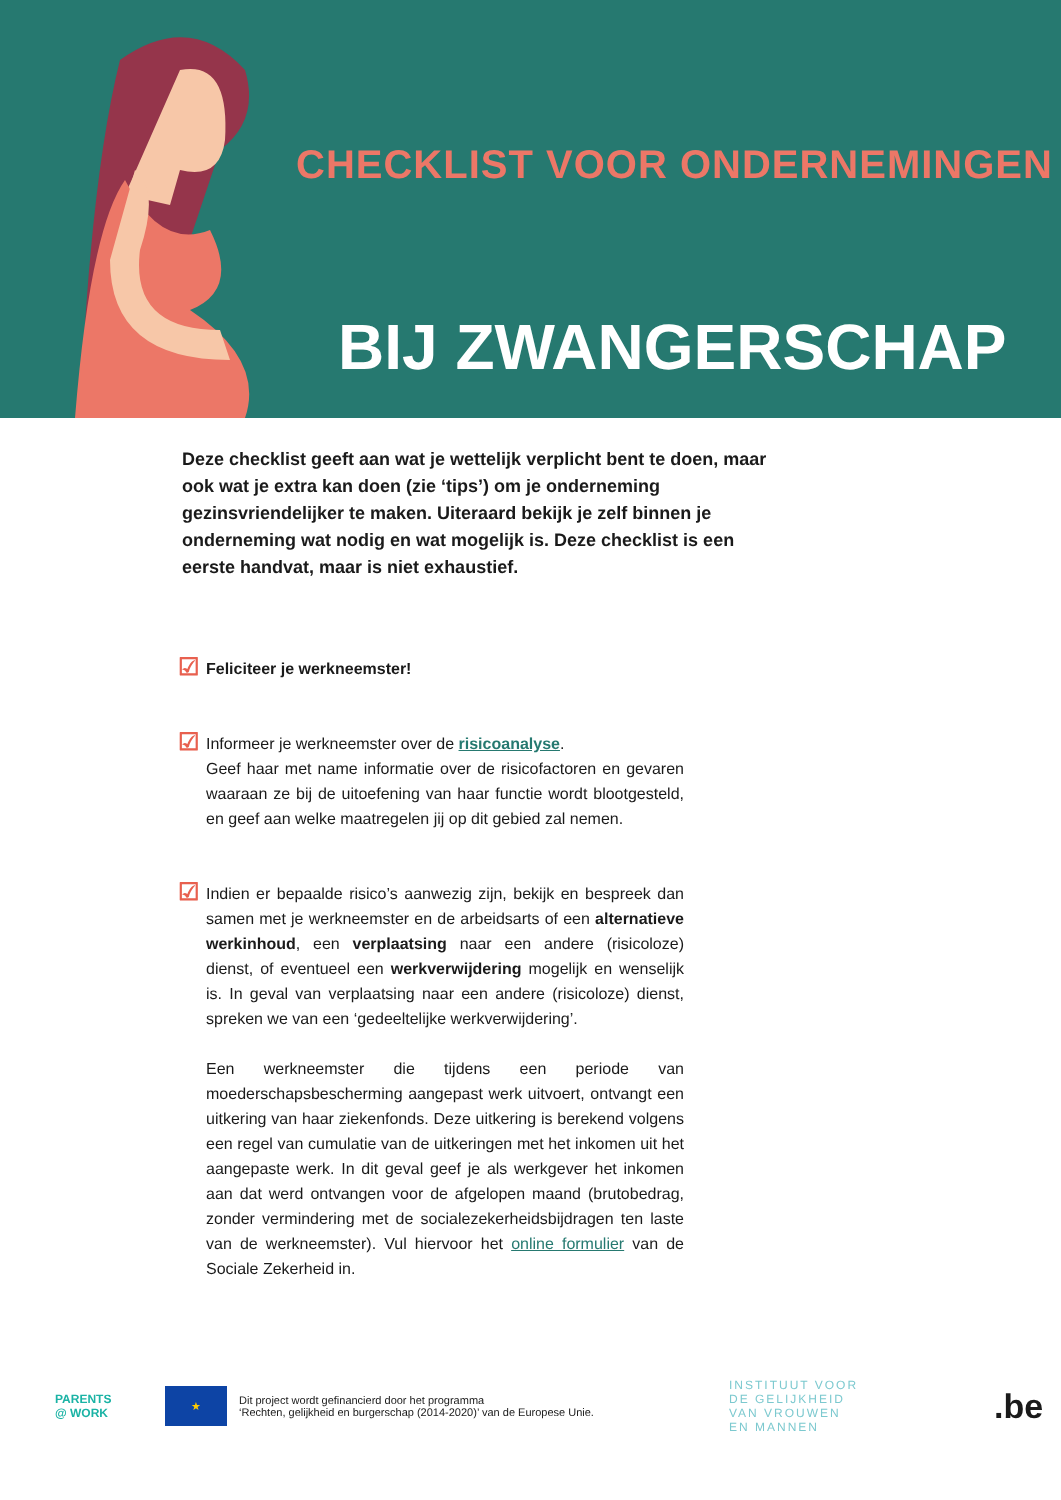CHECKLIST VOOR ONDERNEMINGEN
BIJ ZWANGERSCHAP
Deze checklist geeft aan wat je wettelijk verplicht bent te doen, maar ook wat je extra kan doen (zie ‘tips’) om je onderneming gezinsvriendelijker te maken. Uiteraard bekijk je zelf binnen je onderneming wat nodig en wat mogelijk is. Deze checklist is een eerste handvat, maar is niet exhaustief.
☑
Feliciteer je werkneemster!
☑
Informeer je werkneemster over de risicoanalyse.
Geef haar met name informatie over de risicofactoren en gevaren waaraan ze bij de uitoefening van haar functie wordt blootgesteld, en geef aan welke maatregelen jij op dit gebied zal nemen.
☑
Indien er bepaalde risico’s aanwezig zijn, bekijk en bespreek dan samen met je werkneemster en de arbeidsarts of een alternatieve werkinhoud, een verplaatsing naar een andere (risicoloze) dienst, of eventueel een werkverwijdering mogelijk en wenselijk is. In geval van verplaatsing naar een andere (risicoloze) dienst, spreken we van een ‘gedeeltelijke werkverwijdering’.
Een werkneemster die tijdens een periode van moederschapsbescherming aangepast werk uitvoert, ontvangt een uitkering van haar ziekenfonds. Deze uitkering is berekend volgens een regel van cumulatie van de uitkeringen met het inkomen uit het aangepaste werk. In dit geval geef je als werkgever het inkomen aan dat werd ontvangen voor de afgelopen maand (brutobedrag, zonder vermindering met de socialezekerheidsbijdragen ten laste van de werkneemster). Vul hiervoor het online formulier van de Sociale Zekerheid in.
PARENTS
@ WORK
★
Dit project wordt gefinancierd door het programma
‘Rechten, gelijkheid en burgerschap (2014-2020)’ van de Europese Unie.
INSTITUUT VOOR
DE GELIJKHEID
VAN VROUWEN
EN MANNEN
.be